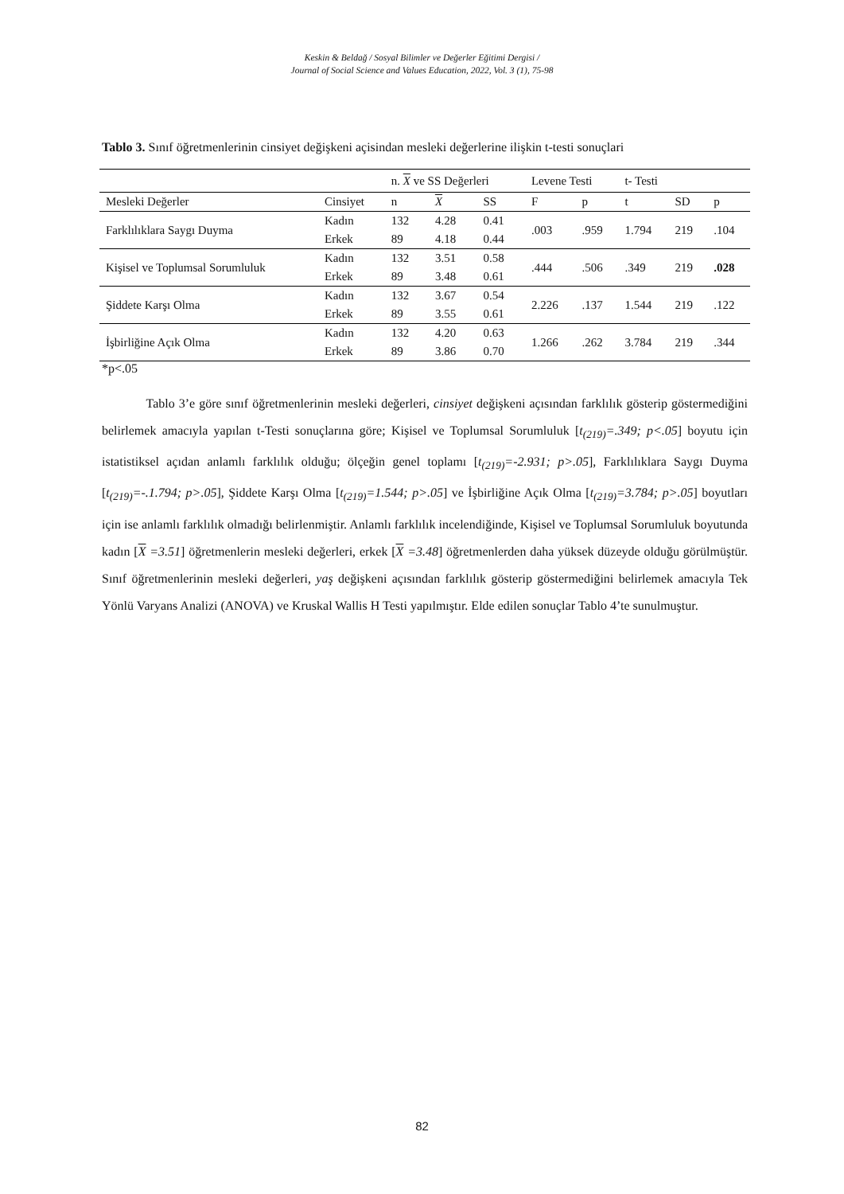Keskin & Beldağ / Sosyal Bilimler ve Değerler Eğitimi Dergisi /
Journal of Social Science and Values Education, 2022, Vol. 3 (1), 75-98
Tablo 3. Sınıf öğretmenlerinin cinsiyet değişkeni açisindan mesleki değerlerine ilişkin t-testi sonuçlari
| | | n. X ve SS Değerleri | | | Levene Testi | | t- Testi | | |
| --- | --- | --- | --- | --- | --- | --- | --- | --- | --- |
| Mesleki Değerler | Cinsiyet | n | X | SS | F | p | t | SD | p |
| Farklılıklara Saygı Duyma | Kadın | 132 | 4.28 | 0.41 | .003 | .959 | 1.794 | 219 | .104 |
| | Erkek | 89 | 4.18 | 0.44 | | | | | |
| Kişisel ve Toplumsal Sorumluluk | Kadın | 132 | 3.51 | 0.58 | .444 | .506 | .349 | 219 | .028 |
| | Erkek | 89 | 3.48 | 0.61 | | | | | |
| Şiddete Karşı Olma | Kadın | 132 | 3.67 | 0.54 | 2.226 | .137 | 1.544 | 219 | .122 |
| | Erkek | 89 | 3.55 | 0.61 | | | | | |
| İşbirliğine Açık Olma | Kadın | 132 | 4.20 | 0.63 | 1.266 | .262 | 3.784 | 219 | .344 |
| | Erkek | 89 | 3.86 | 0.70 | | | | | |
*p<.05
Tablo 3’e göre sınıf öğretmenlerinin mesleki değerleri, cinsiyet değişkeni açısından farklılık gösterip göstermediğini belirlemek amacıyla yapılan t-Testi sonuçlarına göre; Kişisel ve Toplumsal Sorumluluk [t<sub>(219)</sub>=.349; p<.05] boyutu için istatistiksel açıdan anlamlı farklılık olduğu; ölçeğin genel toplamı [t<sub>(219)</sub>=-2.931; p>.05], Farklılıklara Saygı Duyma [t<sub>(219)</sub>=-.1.794; p>.05], Şiddete Karşı Olma [t<sub>(219)</sub>=1.544; p>.05] ve İşbirliğine Açık Olma [t<sub>(219)</sub>=3.784; p>.05] boyutları için ise anlamlı farklılık olmadığı belirlenmiştir. Anlamlı farklılık incelendiğinde, Kişisel ve Toplumsal Sorumluluk boyutunda kadın [X =3.51] öğretmenlerin mesleki değerleri, erkek [X =3.48] öğretmenlerden daha yüksek düzeyde olduğu görülmüştür. Sınıf öğretmenlerinin mesleki değerleri, yaş değişkeni açısından farklılık gösterip göstermediğini belirlemek amacıyla Tek Yönlü Varyans Analizi (ANOVA) ve Kruskal Wallis H Testi yapılmıştır. Elde edilen sonuçlar Tablo 4’te sunulmuştur.
82